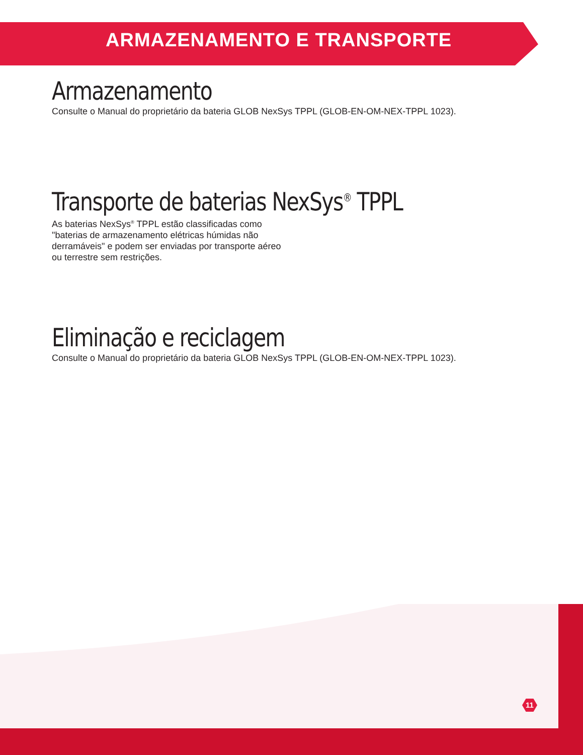ARMAZENAMENTO E TRANSPORTE
Armazenamento
Consulte o Manual do proprietário da bateria GLOB NexSys TPPL (GLOB-EN-OM-NEX-TPPL 1023).
Transporte de baterias NexSys<sup>®</sup> TPPL
As baterias NexSys<sup>®</sup> TPPL estão classificadas como "baterias de armazenamento elétricas húmidas não derramáveis" e podem ser enviadas por transporte aéreo ou terrestre sem restrições.
Eliminação e reciclagem
Consulte o Manual do proprietário da bateria GLOB NexSys TPPL (GLOB-EN-OM-NEX-TPPL 1023).
11